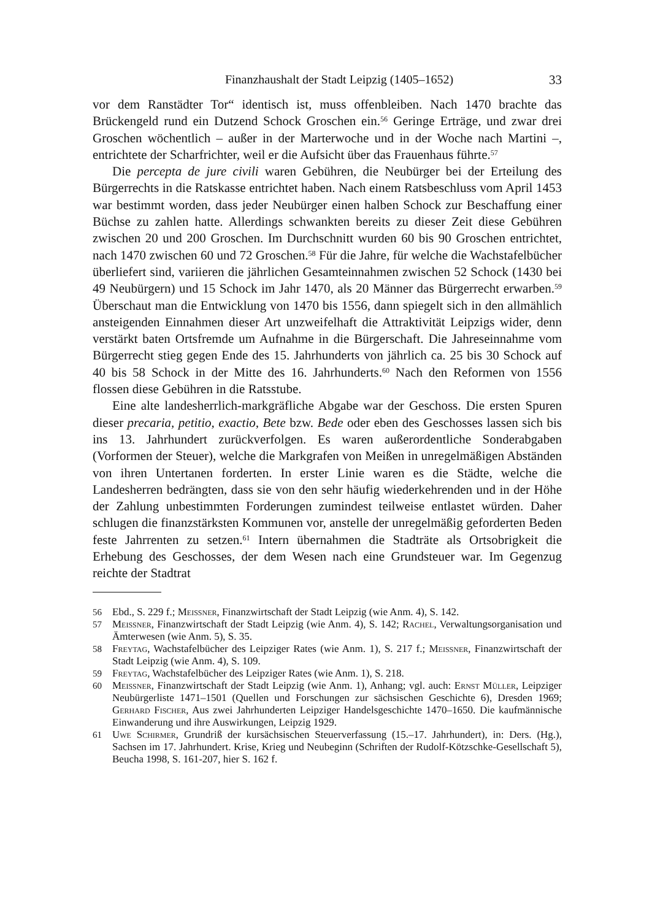Finanzhaushalt der Stadt Leipzig (1405–1652) 33
vor dem Ranstädter Tor“ identisch ist, muss offenbleiben. Nach 1470 brachte das Brückengeld rund ein Dutzend Schock Groschen ein.<sup>56</sup> Geringe Erträge, und zwar drei Groschen wöchentlich – außer in der Marterwoche und in der Woche nach Martini –, entrichtete der Scharfrichter, weil er die Aufsicht über das Frauenhaus führte.<sup>57</sup>
Die percepta de jure civili waren Gebühren, die Neubürger bei der Erteilung des Bürgerrechts in die Ratskasse entrichtet haben. Nach einem Ratsbeschluss vom April 1453 war bestimmt worden, dass jeder Neubürger einen halben Schock zur Beschaffung einer Büchse zu zahlen hatte. Allerdings schwankten bereits zu dieser Zeit diese Gebühren zwischen 20 und 200 Groschen. Im Durchschnitt wurden 60 bis 90 Groschen entrichtet, nach 1470 zwischen 60 und 72 Groschen.<sup>58</sup> Für die Jahre, für welche die Wachstafelbücher überliefert sind, variieren die jährlichen Gesamteinnahmen zwischen 52 Schock (1430 bei 49 Neubürgern) und 15 Schock im Jahr 1470, als 20 Männer das Bürgerrecht erwarben.<sup>59</sup> Überschaut man die Entwicklung von 1470 bis 1556, dann spiegelt sich in den allmählich ansteigenden Einnahmen dieser Art unzweifelhaft die Attraktivität Leipzigs wider, denn verstärkt baten Ortsfremde um Aufnahme in die Bürgerschaft. Die Jahreseinnahme vom Bürgerrecht stieg gegen Ende des 15. Jahrhunderts von jährlich ca. 25 bis 30 Schock auf 40 bis 58 Schock in der Mitte des 16. Jahrhunderts.<sup>60</sup> Nach den Reformen von 1556 flossen diese Gebühren in die Ratsstube.
Eine alte landesherrlich-markgräfliche Abgabe war der Geschoss. Die ersten Spuren dieser precaria, petitio, exactio, Bete bzw. Bede oder eben des Geschosses lassen sich bis ins 13. Jahrhundert zurückverfolgen. Es waren außerordentliche Sonderabgaben (Vorformen der Steuer), welche die Markgrafen von Meißen in unregelmäßigen Abständen von ihren Untertanen forderten. In erster Linie waren es die Städte, welche die Landesherren bedrängten, dass sie von den sehr häufig wiederkehrenden und in der Höhe der Zahlung unbestimmten Forderungen zumindest teilweise entlastet würden. Daher schlugen die finanzstärksten Kommunen vor, anstelle der unregelmäßig geforderten Beden feste Jahrrenten zu setzen.<sup>61</sup> Intern übernahmen die Stadträte als Ortsobrigkeit die Erhebung des Geschosses, der dem Wesen nach eine Grundsteuer war. Im Gegenzug reichte der Stadtrat
56 Ebd., S. 229 f.; Meissner, Finanzwirtschaft der Stadt Leipzig (wie Anm. 4), S. 142.
57 Meissner, Finanzwirtschaft der Stadt Leipzig (wie Anm. 4), S. 142; Rachel, Verwaltungsorganisation und Ämterwesen (wie Anm. 5), S. 35.
58 Freytag, Wachstafelbücher des Leipziger Rates (wie Anm. 1), S. 217 f.; Meissner, Finanzwirtschaft der Stadt Leipzig (wie Anm. 4), S. 109.
59 Freytag, Wachstafelbücher des Leipziger Rates (wie Anm. 1), S. 218.
60 Meissner, Finanzwirtschaft der Stadt Leipzig (wie Anm. 1), Anhang; vgl. auch: Ernst Müller, Leipziger Neubürgerliste 1471–1501 (Quellen und Forschungen zur sächsischen Geschichte 6), Dresden 1969; Gerhard Fischer, Aus zwei Jahrhunderten Leipziger Handelsgeschichte 1470–1650. Die kaufmännische Einwanderung und ihre Auswirkungen, Leipzig 1929.
61 Uwe Schirmer, Grundriß der kursächsischen Steuerverfassung (15.–17. Jahrhundert), in: Ders. (Hg.), Sachsen im 17. Jahrhundert. Krise, Krieg und Neubeginn (Schriften der Rudolf-Kötzschke-Gesellschaft 5), Beucha 1998, S. 161-207, hier S. 162 f.